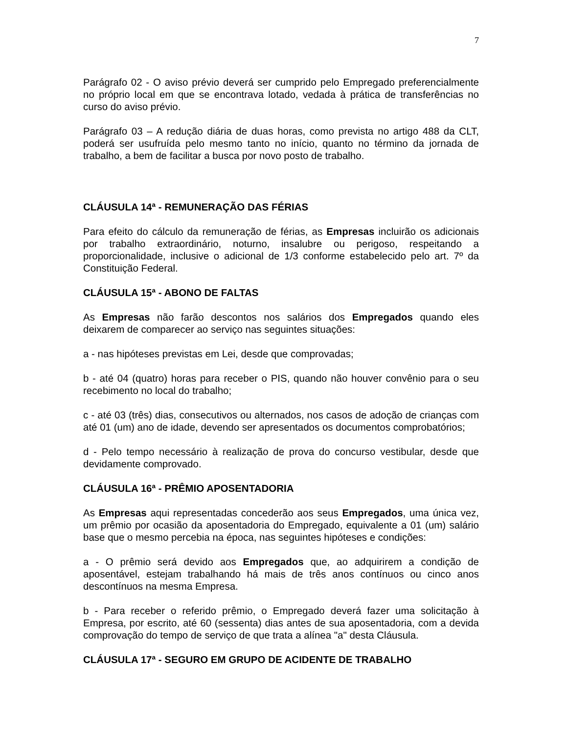7
Parágrafo 02 - O aviso prévio deverá ser cumprido pelo Empregado preferencialmente no próprio local em que se encontrava lotado, vedada à prática de transferências no curso do aviso prévio.
Parágrafo 03 – A redução diária de duas horas, como prevista no artigo 488 da CLT, poderá ser usufruída pelo mesmo tanto no início, quanto no término da jornada de trabalho, a bem de facilitar a busca por novo posto de trabalho.
CLÁUSULA 14ª - REMUNERAÇÃO DAS FÉRIAS
Para efeito do cálculo da remuneração de férias, as Empresas incluirão os adicionais por trabalho extraordinário, noturno, insalubre ou perigoso, respeitando a proporcionalidade, inclusive o adicional de 1/3 conforme estabelecido pelo art. 7º da Constituição Federal.
CLÁUSULA 15ª - ABONO DE FALTAS
As Empresas não farão descontos nos salários dos Empregados quando eles deixarem de comparecer ao serviço nas seguintes situações:
a - nas hipóteses previstas em Lei, desde que comprovadas;
b - até 04 (quatro) horas para receber o PIS, quando não houver convênio para o seu recebimento no local do trabalho;
c - até 03 (três) dias, consecutivos ou alternados, nos casos de adoção de crianças com até 01 (um) ano de idade, devendo ser apresentados os documentos comprobatórios;
d - Pelo tempo necessário à realização de prova do concurso vestibular, desde que devidamente comprovado.
CLÁUSULA 16ª - PRÊMIO APOSENTADORIA
As Empresas aqui representadas concederão aos seus Empregados, uma única vez, um prêmio por ocasião da aposentadoria do Empregado, equivalente a 01 (um) salário base que o mesmo percebia na época, nas seguintes hipóteses e condições:
a - O prêmio será devido aos Empregados que, ao adquirirem a condição de aposentável, estejam trabalhando há mais de três anos contínuos ou cinco anos descontínuos na mesma Empresa.
b - Para receber o referido prêmio, o Empregado deverá fazer uma solicitação à Empresa, por escrito, até 60 (sessenta) dias antes de sua aposentadoria, com a devida comprovação do tempo de serviço de que trata a alínea "a" desta Cláusula.
CLÁUSULA 17ª - SEGURO EM GRUPO DE ACIDENTE DE TRABALHO